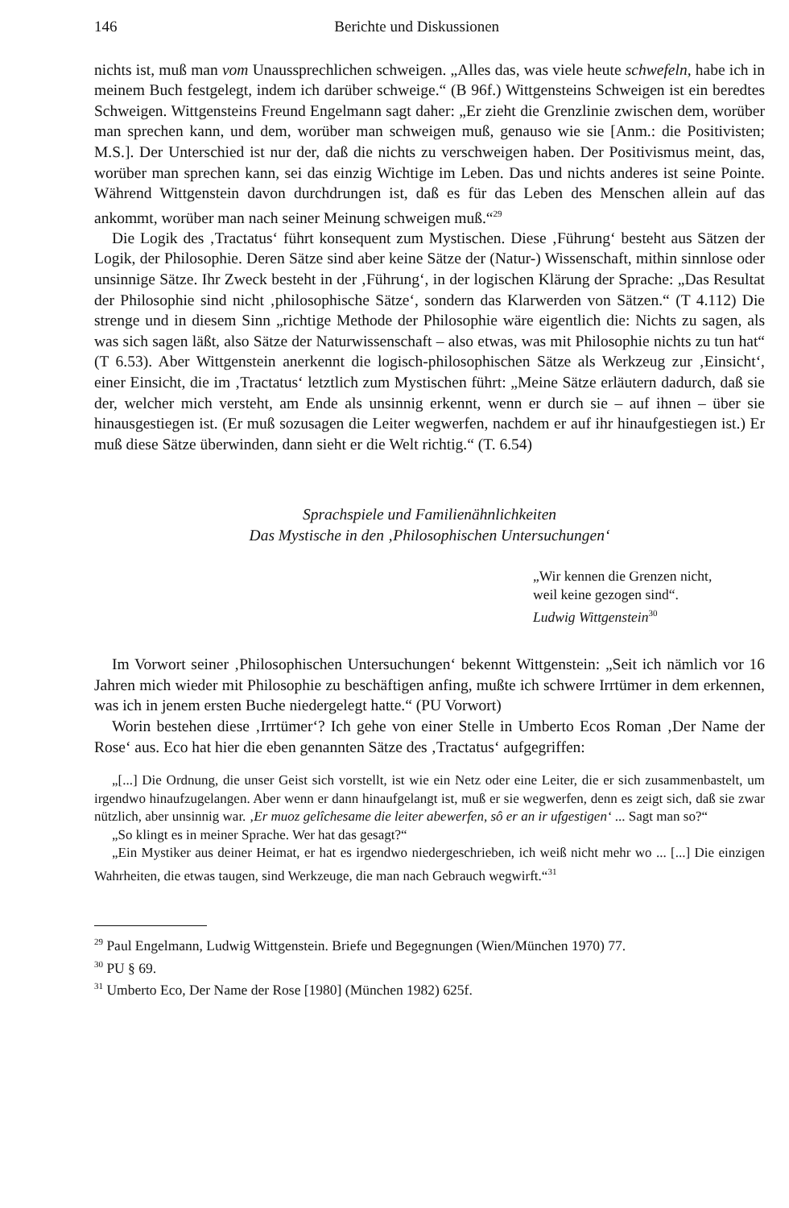146 Berichte und Diskussionen
nichts ist, muß man vom Unaussprechlichen schweigen. „Alles das, was viele heute schwefeln, habe ich in meinem Buch festgelegt, indem ich darüber schweige.“ (B 96f.) Wittgensteins Schweigen ist ein beredtes Schweigen. Wittgensteins Freund Engelmann sagt daher: „Er zieht die Grenzlinie zwischen dem, worüber man sprechen kann, und dem, worüber man schweigen muß, genauso wie sie [Anm.: die Positivisten; M.S.]. Der Unterschied ist nur der, daß die nichts zu verschweigen haben. Der Positivismus meint, das, worüber man sprechen kann, sei das einzig Wichtige im Leben. Das und nichts anderes ist seine Pointe. Während Wittgenstein davon durchdrungen ist, daß es für das Leben des Menschen allein auf das ankommt, worüber man nach seiner Meinung schweigen muß.“<sup>29</sup>
Die Logik des ‚Tractatus‘ führt konsequent zum Mystischen. Diese ‚Führung‘ besteht aus Sätzen der Logik, der Philosophie. Deren Sätze sind aber keine Sätze der (Natur-) Wissenschaft, mithin sinnlose oder unsinnige Sätze. Ihr Zweck besteht in der ‚Führung‘, in der logischen Klärung der Sprache: „Das Resultat der Philosophie sind nicht ‚philosophische Sätze‘, sondern das Klarwerden von Sätzen.“ (T 4.112) Die strenge und in diesem Sinn „richtige Methode der Philosophie wäre eigentlich die: Nichts zu sagen, als was sich sagen läßt, also Sätze der Naturwissenschaft – also etwas, was mit Philosophie nichts zu tun hat“ (T 6.53). Aber Wittgenstein anerkennt die logisch-philosophischen Sätze als Werkzeug zur ‚Einsicht‘, einer Einsicht, die im ‚Tractatus‘ letztlich zum Mystischen führt: „Meine Sätze erläutern dadurch, daß sie der, welcher mich versteht, am Ende als unsinnig erkennt, wenn er durch sie – auf ihnen – über sie hinausgestiegen ist. (Er muß sozusagen die Leiter wegwerfen, nachdem er auf ihr hinaufgestiegen ist.) Er muß diese Sätze überwinden, dann sieht er die Welt richtig.“ (T. 6.54)
Sprachspiele und Familienähnlichkeiten
Das Mystische in den ‚Philosophischen Untersuchungen‘
„Wir kennen die Grenzen nicht,
weil keine gezogen sind“.
Ludwig Wittgenstein<sup>30</sup>
Im Vorwort seiner ‚Philosophischen Untersuchungen‘ bekennt Wittgenstein: „Seit ich nämlich vor 16 Jahren mich wieder mit Philosophie zu beschäftigen anfing, mußte ich schwere Irrtümer in dem erkennen, was ich in jenem ersten Buche niedergelegt hatte.“ (PU Vorwort)
Worin bestehen diese ‚Irrtümer‘? Ich gehe von einer Stelle in Umberto Ecos Roman ‚Der Name der Rose‘ aus. Eco hat hier die eben genannten Sätze des ‚Tractatus‘ aufgegriffen:
„[...] Die Ordnung, die unser Geist sich vorstellt, ist wie ein Netz oder eine Leiter, die er sich zusammenbastelt, um irgendwo hinaufzugelangen. Aber wenn er dann hinaufgelangt ist, muß er sie wegwerfen, denn es zeigt sich, daß sie zwar nützlich, aber unsinnig war. ‚Er muoz gelîchesame die leiter abewerfen, sô er an ir ufgestigen‘ ... Sagt man so?“
„So klingt es in meiner Sprache. Wer hat das gesagt?“
„Ein Mystiker aus deiner Heimat, er hat es irgendwo niedergeschrieben, ich weiß nicht mehr wo ... [...] Die einzigen Wahrheiten, die etwas taugen, sind Werkzeuge, die man nach Gebrauch wegwirft.“<sup>31</sup>
<sup>29</sup> Paul Engelmann, Ludwig Wittgenstein. Briefe und Begegnungen (Wien/München 1970) 77.
<sup>30</sup> PU § 69.
<sup>31</sup> Umberto Eco, Der Name der Rose [1980] (München 1982) 625f.